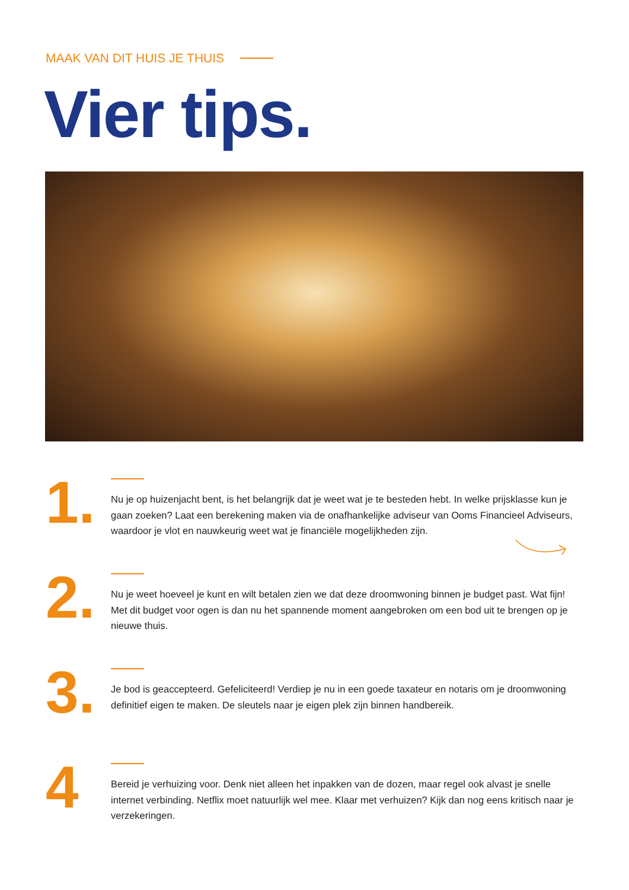MAAK VAN DIT HUIS JE THUIS
Vier tips.
1.
Nu je op huizenjacht bent, is het belangrijk dat je weet wat je te besteden hebt. In welke prijsklasse kun je gaan zoeken? Laat een berekening maken via de onafhankelijke adviseur van Ooms Financieel Adviseurs, waardoor je vlot en nauwkeurig weet wat je financiële mogelijkheden zijn.
2.
Nu je weet hoeveel je kunt en wilt betalen zien we dat deze droomwoning binnen je budget past. Wat fijn! Met dit budget voor ogen is dan nu het spannende moment aangebroken om een bod uit te brengen op je nieuwe thuis.
3.
Je bod is geaccepteerd. Gefeliciteerd! Verdiep je nu in een goede taxateur en notaris om je droomwoning definitief eigen te maken. De sleutels naar je eigen plek zijn binnen handbereik.
4
Bereid je verhuizing voor. Denk niet alleen het inpakken van de dozen, maar regel ook alvast je snelle internet verbinding. Netflix moet natuurlijk wel mee. Klaar met verhuizen? Kijk dan nog eens kritisch naar je verzekeringen.